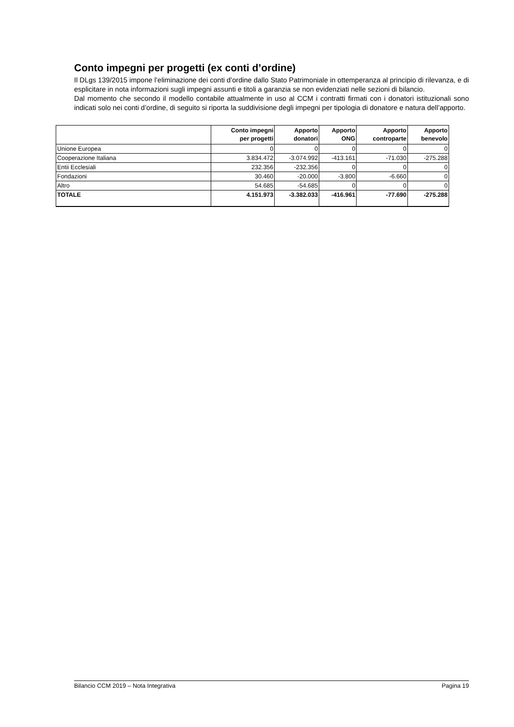Conto impegni per progetti (ex conti d’ordine)
Il DLgs 139/2015 impone l’eliminazione dei conti d’ordine dallo Stato Patrimoniale in ottemperanza al principio di rilevanza, e di esplicitare in nota informazioni sugli impegni assunti e titoli a garanzia se non evidenziati nelle sezioni di bilancio.
Dal momento che secondo il modello contabile attualmente in uso al CCM i contratti firmati con i donatori istituzionali sono indicati solo nei conti d’ordine, di seguito si riporta la suddivisione degli impegni per tipologia di donatore e natura dell’apporto.
| | Conto impegni per progetti | Apporto donatori | Apporto ONG | Apporto controparte | Apporto benevolo |
| --- | --- | --- | --- | --- | --- |
| Unione Europea | 0 | 0 | 0 | 0 | 0 |
| Cooperazione Italiana | 3.834.472 | -3.074.992 | -413.161 | -71.030 | -275.288 |
| Entii Ecclesiali | 232.356 | -232.356 | 0 | 0 | 0 |
| Fondazioni | 30.460 | -20.000 | -3.800 | -6.660 | 0 |
| Altro | 54.685 | -54.685 | 0 | 0 | 0 |
| TOTALE | 4.151.973 | -3.382.033 | -416.961 | -77.690 | -275.288 |
Bilancio CCM 2019 – Nota Integrativa Pagina 19